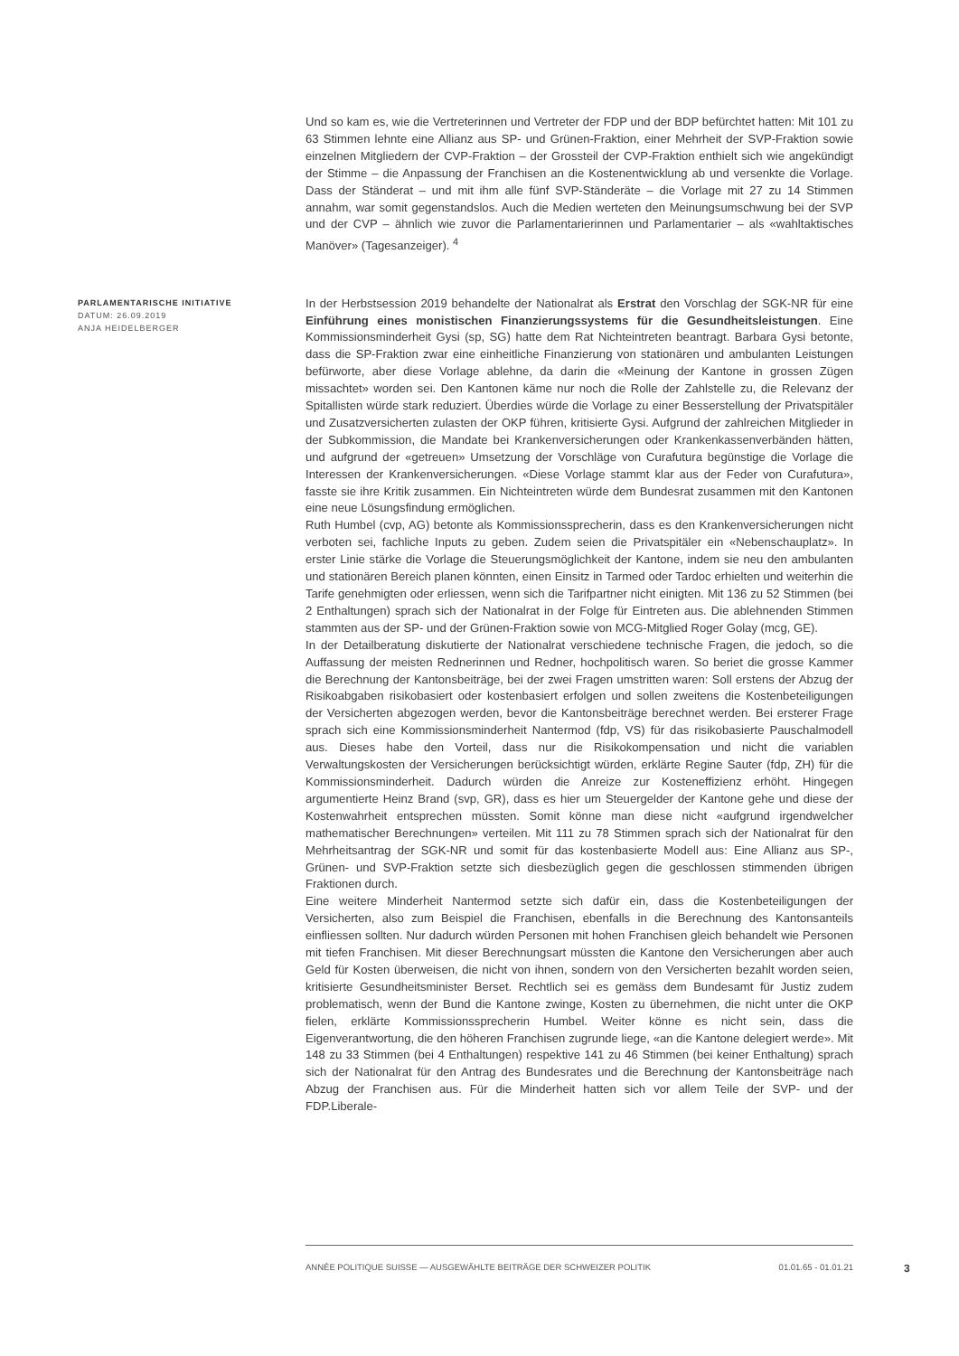Und so kam es, wie die Vertreterinnen und Vertreter der FDP und der BDP befürchtet hatten: Mit 101 zu 63 Stimmen lehnte eine Allianz aus SP- und Grünen-Fraktion, einer Mehrheit der SVP-Fraktion sowie einzelnen Mitgliedern der CVP-Fraktion – der Grossteil der CVP-Fraktion enthielt sich wie angekündigt der Stimme – die Anpassung der Franchisen an die Kostenentwicklung ab und versenkte die Vorlage. Dass der Ständerat – und mit ihm alle fünf SVP-Ständeräte – die Vorlage mit 27 zu 14 Stimmen annahm, war somit gegenstandslos. Auch die Medien werteten den Meinungsumschwung bei der SVP und der CVP – ähnlich wie zuvor die Parlamentarierinnen und Parlamentarier – als «wahltaktisches Manöver» (Tagesanzeiger). <sup>4</sup>
PARLAMENTARISCHE INITIATIVE
DATUM: 26.09.2019
ANJA HEIDELBERGER
In der Herbstsession 2019 behandelte der Nationalrat als Erstrat den Vorschlag der SGK-NR für eine Einführung eines monistischen Finanzierungssystems für die Gesundheitsleistungen. Eine Kommissionsminderheit Gysi (sp, SG) hatte dem Rat Nichteintreten beantragt. Barbara Gysi betonte, dass die SP-Fraktion zwar eine einheitliche Finanzierung von stationären und ambulanten Leistungen befürworte, aber diese Vorlage ablehne, da darin die «Meinung der Kantone in grossen Zügen missachtet» worden sei. Den Kantonen käme nur noch die Rolle der Zahlstelle zu, die Relevanz der Spitallisten würde stark reduziert. Überdies würde die Vorlage zu einer Besserstellung der Privatspitäler und Zusatzversicherten zulasten der OKP führen, kritisierte Gysi. Aufgrund der zahlreichen Mitglieder in der Subkommission, die Mandate bei Krankenversicherungen oder Krankenkassenverbänden hätten, und aufgrund der «getreuen» Umsetzung der Vorschläge von Curafutura begünstige die Vorlage die Interessen der Krankenversicherungen. «Diese Vorlage stammt klar aus der Feder von Curafutura», fasste sie ihre Kritik zusammen. Ein Nichteintreten würde dem Bundesrat zusammen mit den Kantonen eine neue Lösungsfindung ermöglichen.
Ruth Humbel (cvp, AG) betonte als Kommissionssprecherin, dass es den Krankenversicherungen nicht verboten sei, fachliche Inputs zu geben. Zudem seien die Privatspitäler ein «Nebenschauplatz». In erster Linie stärke die Vorlage die Steuerungsmöglichkeit der Kantone, indem sie neu den ambulanten und stationären Bereich planen könnten, einen Einsitz in Tarmed oder Tardoc erhielten und weiterhin die Tarife genehmigten oder erliessen, wenn sich die Tarifpartner nicht einigten. Mit 136 zu 52 Stimmen (bei 2 Enthaltungen) sprach sich der Nationalrat in der Folge für Eintreten aus. Die ablehnenden Stimmen stammten aus der SP- und der Grünen-Fraktion sowie von MCG-Mitglied Roger Golay (mcg, GE).
In der Detailberatung diskutierte der Nationalrat verschiedene technische Fragen, die jedoch, so die Auffassung der meisten Rednerinnen und Redner, hochpolitisch waren. So beriet die grosse Kammer die Berechnung der Kantonsbeiträge, bei der zwei Fragen umstritten waren: Soll erstens der Abzug der Risikoabgaben risikobasiert oder kostenbasiert erfolgen und sollen zweitens die Kostenbeteiligungen der Versicherten abgezogen werden, bevor die Kantonsbeiträge berechnet werden. Bei ersterer Frage sprach sich eine Kommissionsminderheit Nantermod (fdp, VS) für das risikobasierte Pauschalmodell aus. Dieses habe den Vorteil, dass nur die Risikokompensation und nicht die variablen Verwaltungskosten der Versicherungen berücksichtigt würden, erklärte Regine Sauter (fdp, ZH) für die Kommissionsminderheit. Dadurch würden die Anreize zur Kosteneffizienz erhöht. Hingegen argumentierte Heinz Brand (svp, GR), dass es hier um Steuergelder der Kantone gehe und diese der Kostenwahrheit entsprechen müssten. Somit könne man diese nicht «aufgrund irgendwelcher mathematischer Berechnungen» verteilen. Mit 111 zu 78 Stimmen sprach sich der Nationalrat für den Mehrheitsantrag der SGK-NR und somit für das kostenbasierte Modell aus: Eine Allianz aus SP-, Grünen- und SVP-Fraktion setzte sich diesbezüglich gegen die geschlossen stimmenden übrigen Fraktionen durch.
Eine weitere Minderheit Nantermod setzte sich dafür ein, dass die Kostenbeteiligungen der Versicherten, also zum Beispiel die Franchisen, ebenfalls in die Berechnung des Kantonsanteils einfliessen sollten. Nur dadurch würden Personen mit hohen Franchisen gleich behandelt wie Personen mit tiefen Franchisen. Mit dieser Berechnungsart müssten die Kantone den Versicherungen aber auch Geld für Kosten überweisen, die nicht von ihnen, sondern von den Versicherten bezahlt worden seien, kritisierte Gesundheitsminister Berset. Rechtlich sei es gemäss dem Bundesamt für Justiz zudem problematisch, wenn der Bund die Kantone zwinge, Kosten zu übernehmen, die nicht unter die OKP fielen, erklärte Kommissionssprecherin Humbel. Weiter könne es nicht sein, dass die Eigenverantwortung, die den höheren Franchisen zugrunde liege, «an die Kantone delegiert werde». Mit 148 zu 33 Stimmen (bei 4 Enthaltungen) respektive 141 zu 46 Stimmen (bei keiner Enthaltung) sprach sich der Nationalrat für den Antrag des Bundesrates und die Berechnung der Kantonsbeiträge nach Abzug der Franchisen aus. Für die Minderheit hatten sich vor allem Teile der SVP- und der FDP.Liberale-
ANNÉE POLITIQUE SUISSE — AUSGEWÄHLTE BEITRÄGE DER SCHWEIZER POLITIK 01.01.65 - 01.01.21
3